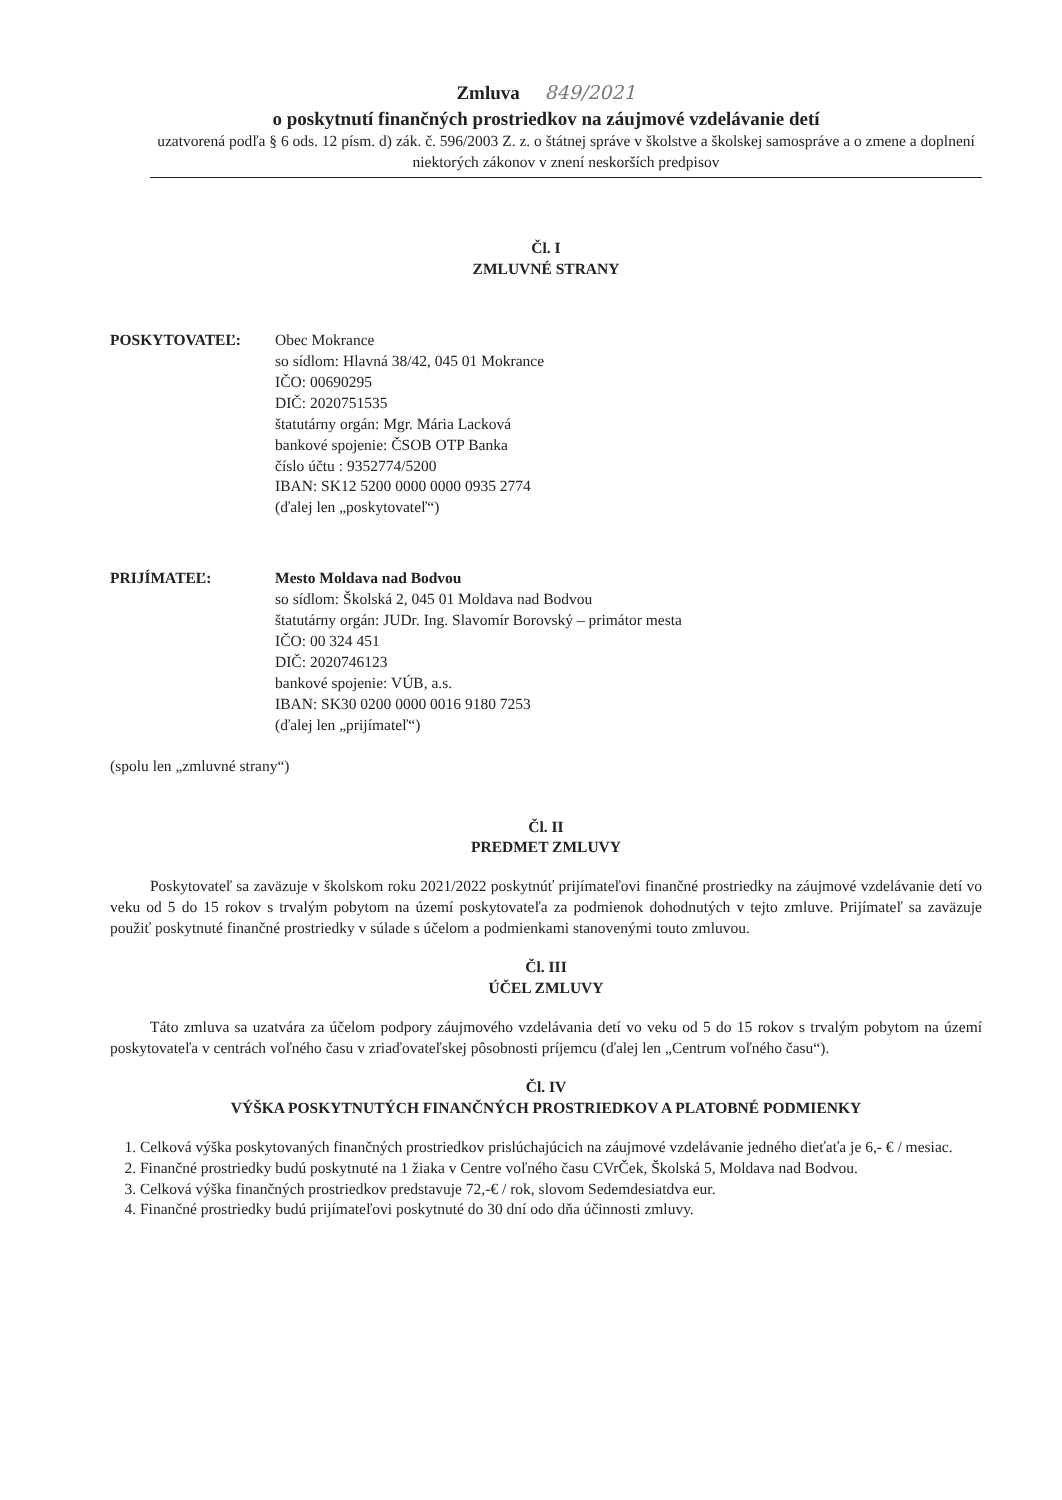Zmluva 849/2021
o poskytnutí finančných prostriedkov na záujmové vzdelávanie detí
uzatvorená podľa § 6 ods. 12 písm. d) zák. č. 596/2003 Z. z. o štátnej správe v školstve a školskej samospráve a o zmene a doplnení niektorých zákonov v znení neskorších predpisov
Čl. I
ZMLUVNÉ STRANY
POSKYTOVATEĽ: Obec Mokrance
so sídlom: Hlavná 38/42, 045 01 Mokrance
IČO: 00690295
DIČ: 2020751535
štatutárny orgán: Mgr. Mária Lacková
bankové spojenie: ČSOB OTP Banka
číslo účtu : 9352774/5200
IBAN: SK12 5200 0000 0000 0935 2774
(ďalej len „poskytovateľ“)
PRIJÍMATEĽ: Mesto Moldava nad Bodvou
so sídlom: Školská 2, 045 01 Moldava nad Bodvou
štatutárny orgán: JUDr. Ing. Slavomír Borovský – primátor mesta
IČO: 00 324 451
DIČ: 2020746123
bankové spojenie: VÚB, a.s.
IBAN: SK30 0200 0000 0016 9180 7253
(ďalej len „prijímateľ“)
(spolu len „zmluvné strany“)
Čl. II
PREDMET ZMLUVY
Poskytovateľ sa zaväzuje v školskom roku 2021/2022 poskytnúť prijímateľovi finančné prostriedky na záujmové vzdelávanie detí vo veku od 5 do 15 rokov s trvalým pobytom na území poskytovateľa za podmienok dohodnutých v tejto zmluve. Prijímateľ sa zaväzuje použiť poskytnuté finančné prostriedky v súlade s účelom a podmienkami stanovenými touto zmluvou.
Čl. III
ÚČEL ZMLUVY
Táto zmluva sa uzatvára za účelom podpory záujmového vzdelávania detí vo veku od 5 do 15 rokov s trvalým pobytom na území poskytovateľa v centrách voľného času v zriaďovateľskej pôsobnosti príjemcu (ďalej len „Centrum voľného času“).
Čl. IV
VÝŠKA POSKYTNUTÝCH FINANČNÝCH PROSTRIEDKOV A PLATOBNÉ PODMIENKY
1. Celková výška poskytovaných finančných prostriedkov prislúchajúcich na záujmové vzdelávanie jedného dieťaťa je 6,- € / mesiac.
2. Finančné prostriedky budú poskytnuté na 1 žiaka v Centre voľného času CVrČek, Školská 5, Moldava nad Bodvou.
3. Celková výška finančných prostriedkov predstavuje 72,-€ / rok, slovom Sedemdesiatdva eur.
4. Finančné prostriedky budú prijímateľovi poskytnuté do 30 dní odo dňa účinnosti zmluvy.